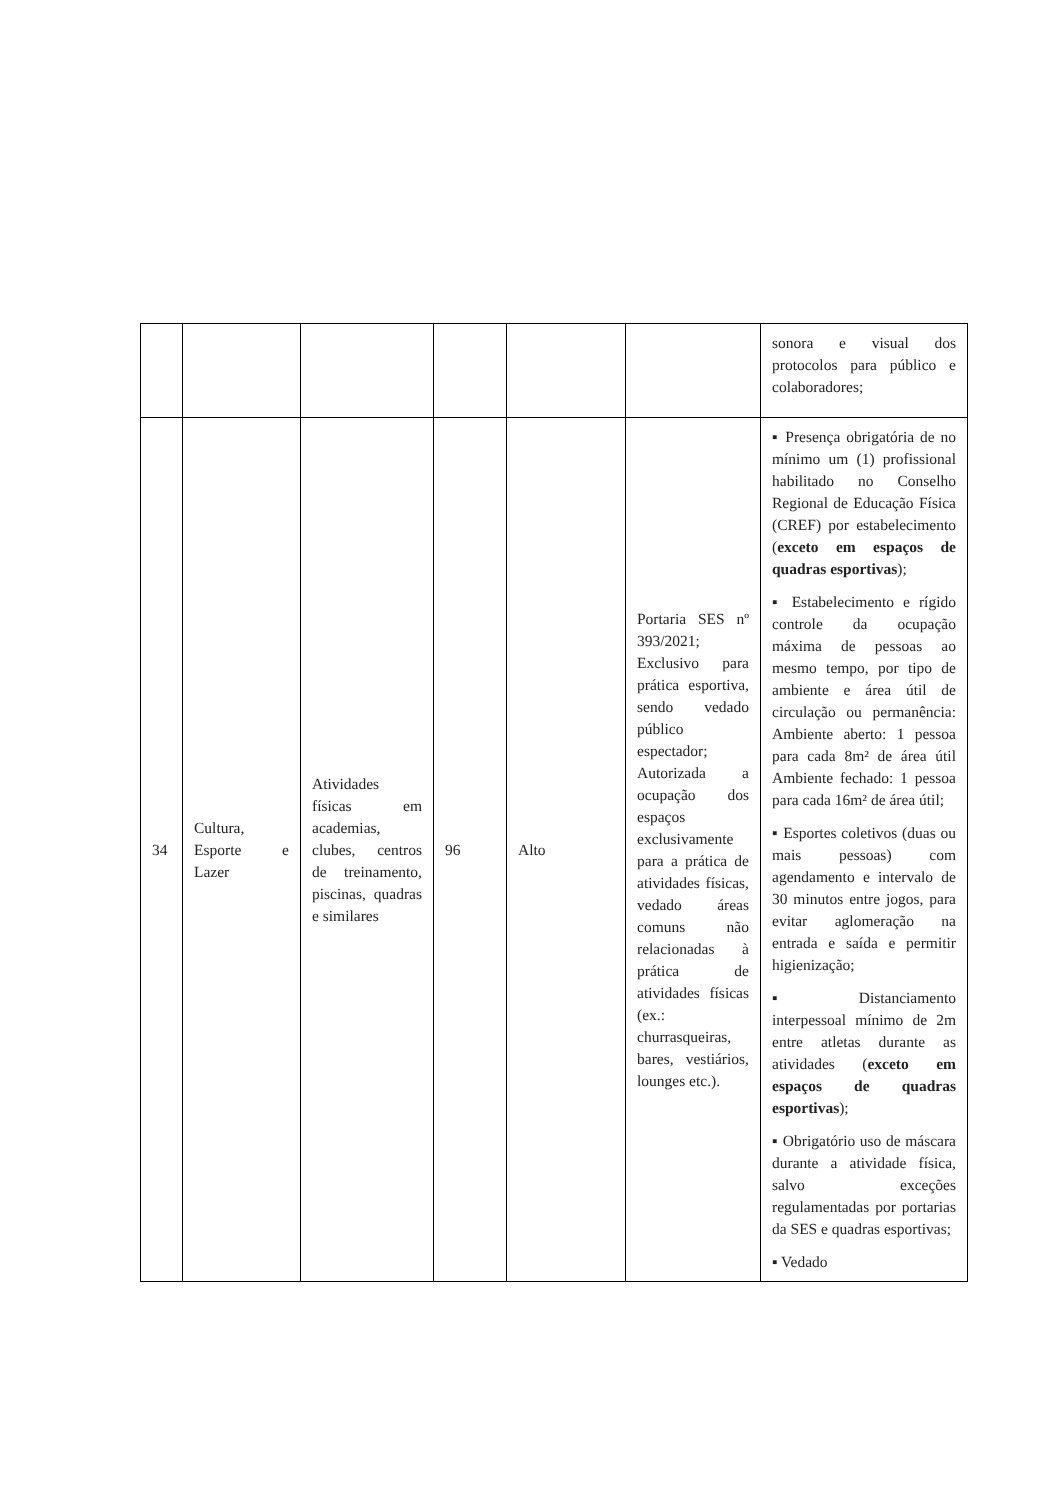| | | | | | | sonora e visual dos protocolos para público e colaboradores; |
| 34 | Cultura, Esporte e Lazer | Atividades físicas em academias, clubes, centros de treinamento, piscinas, quadras e similares | 96 | Alto | Portaria SES nº 393/2021; Exclusivo para prática esportiva, sendo vedado público espectador; Autorizada a ocupação dos espaços exclusivamente para a prática de atividades físicas, vedado áreas comuns não relacionadas à prática de atividades físicas (ex.: churrasqueiras, bares, vestiários, lounges etc.). | ▪ Presença obrigatória de no mínimo um (1) profissional habilitado no Conselho Regional de Educação Física (CREF) por estabelecimento ( exceto em espaços de quadras esportivas ); ▪ Estabelecimento e rígido controle da ocupação máxima de pessoas ao mesmo tempo, por tipo de ambiente e área útil de circulação ou permanência: Ambiente aberto: 1 pessoa para cada 8m² de área útil Ambiente fechado: 1 pessoa para cada 16m² de área útil; ▪ Esportes coletivos (duas ou mais pessoas) com agendamento e intervalo de 30 minutos entre jogos, para evitar aglomeração na entrada e saída e permitir higienização; ▪ Distanciamento interpessoal mínimo de 2m entre atletas durante as atividades ( exceto em espaços de quadras esportivas ); ▪ Obrigatório uso de máscara durante a atividade física, salvo exceções regulamentadas por portarias da SES e quadras esportivas; ▪ Vedado |